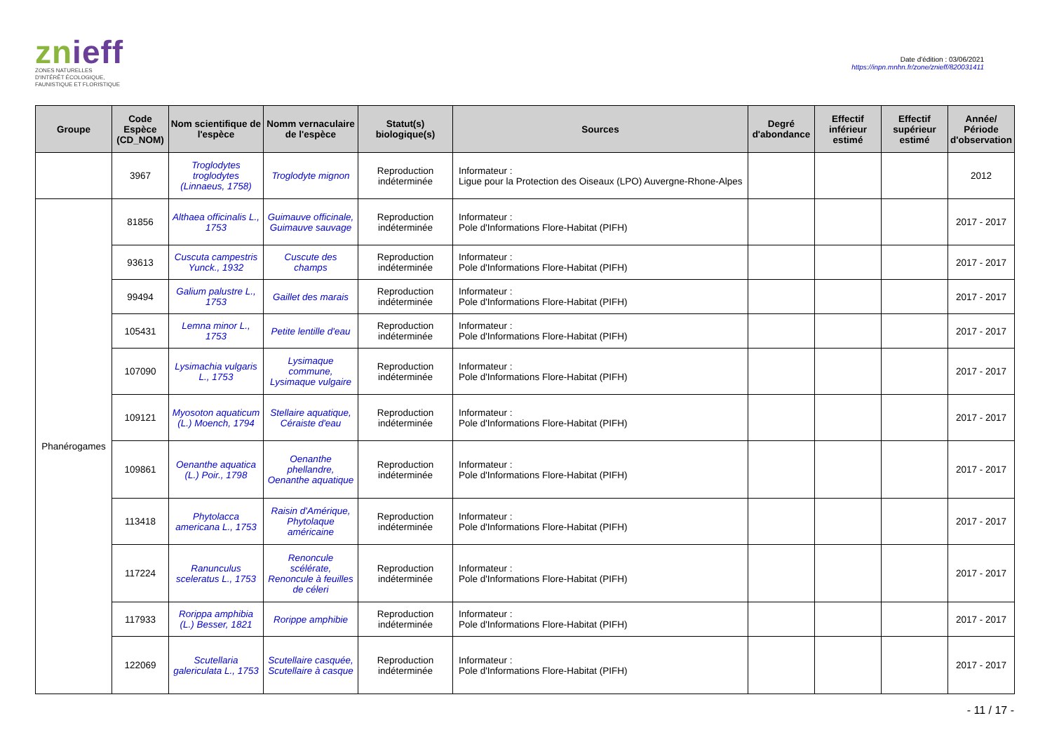znieff
ZONES NATURELLES
D'INTÉRÊT ÉCOLOGIQUE,
FAUNISTIQUE ET FLORISTIQUE
Date d'édition : 03/06/2021
https://inpn.mnhn.fr/zone/znieff/820031411
| Groupe | Code Espèce (CD_NOM) | Nom scientifique de l'espèce | Nomm vernaculaire de l'espèce | Statut(s) biologique(s) | Sources | Degré d'abondance | Effectif inférieur estimé | Effectif supérieur estimé | Année/ Période d'observation |
| --- | --- | --- | --- | --- | --- | --- | --- | --- | --- |
| | 3967 | Troglodytes troglodytes (Linnaeus, 1758) | Troglodyte mignon | Reproduction indéterminée | Informateur : Ligue pour la Protection des Oiseaux (LPO) Auvergne-Rhone-Alpes | | | | 2012 |
| Phanérogames | 81856 | Althaea officinalis L., 1753 | Guimauve officinale, Guimauve sauvage | Reproduction indéterminée | Informateur : Pole d'Informations Flore-Habitat (PIFH) | | | | 2017 - 2017 |
| | 93613 | Cuscuta campestris Yunck., 1932 | Cuscute des champs | Reproduction indéterminée | Informateur : Pole d'Informations Flore-Habitat (PIFH) | | | | 2017 - 2017 |
| | 99494 | Galium palustre L., 1753 | Gaillet des marais | Reproduction indéterminée | Informateur : Pole d'Informations Flore-Habitat (PIFH) | | | | 2017 - 2017 |
| | 105431 | Lemna minor L., 1753 | Petite lentille d'eau | Reproduction indéterminée | Informateur : Pole d'Informations Flore-Habitat (PIFH) | | | | 2017 - 2017 |
| | 107090 | Lysimachia vulgaris L., 1753 | Lysimaque commune, Lysimaque vulgaire | Reproduction indéterminée | Informateur : Pole d'Informations Flore-Habitat (PIFH) | | | | 2017 - 2017 |
| | 109121 | Myosoton aquaticum (L.) Moench, 1794 | Stellaire aquatique, Céraiste d'eau | Reproduction indéterminée | Informateur : Pole d'Informations Flore-Habitat (PIFH) | | | | 2017 - 2017 |
| | 109861 | Oenanthe aquatica (L.) Poir., 1798 | Oenanthe phellandre, Oenanthe aquatique | Reproduction indéterminée | Informateur : Pole d'Informations Flore-Habitat (PIFH) | | | | 2017 - 2017 |
| | 113418 | Phytolacca americana L., 1753 | Raisin d'Amérique, Phytolaque américaine | Reproduction indéterminée | Informateur : Pole d'Informations Flore-Habitat (PIFH) | | | | 2017 - 2017 |
| | 117224 | Ranunculus sceleratus L., 1753 | Renoncule scélérate, Renoncule à feuilles de céleri | Reproduction indéterminée | Informateur : Pole d'Informations Flore-Habitat (PIFH) | | | | 2017 - 2017 |
| | 117933 | Rorippa amphibia (L.) Besser, 1821 | Rorippe amphibie | Reproduction indéterminée | Informateur : Pole d'Informations Flore-Habitat (PIFH) | | | | 2017 - 2017 |
| | 122069 | Scutellaria galericulata L., 1753 | Scutellaire casquée, Scutellaire à casque | Reproduction indéterminée | Informateur : Pole d'Informations Flore-Habitat (PIFH) | | | | 2017 - 2017 |
- 11 / 17 -